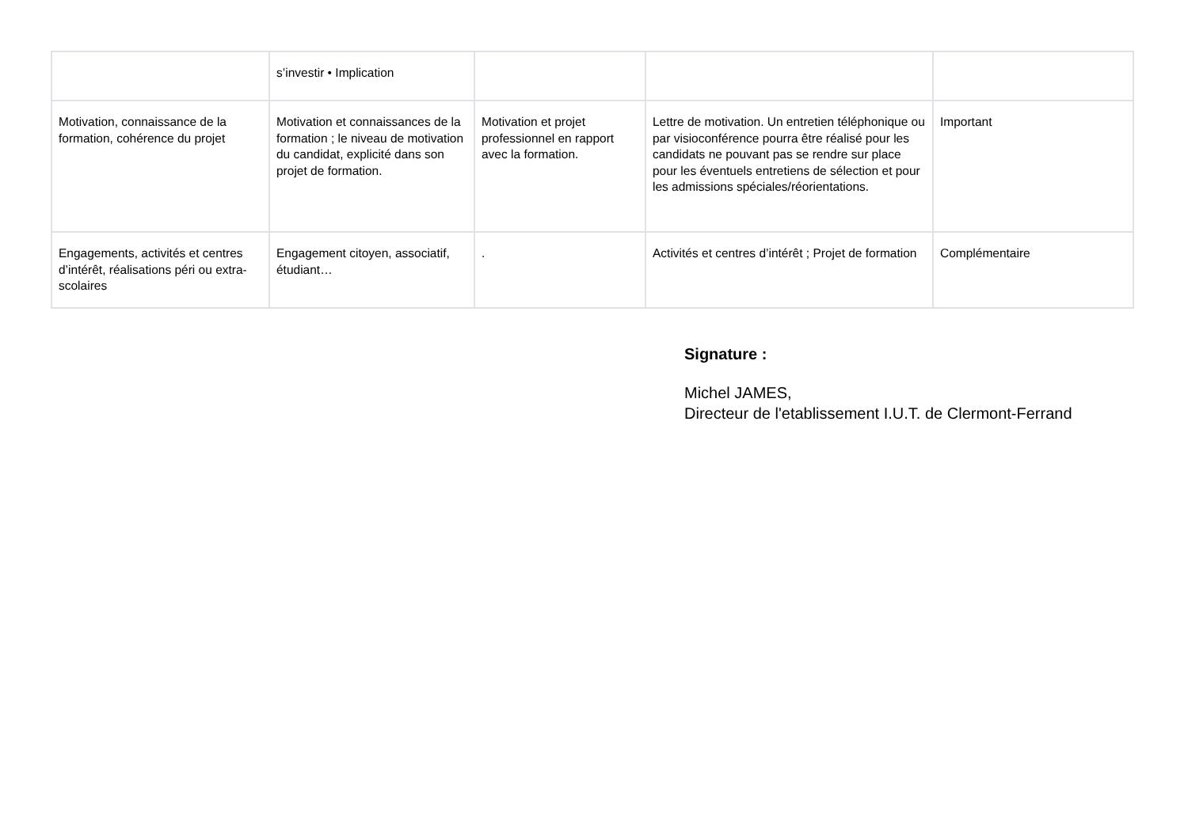| | s’investir • Implication | | | |
| Motivation, connaissance de la formation, cohérence du projet | Motivation et connaissances de la formation ; le niveau de motivation du candidat, explicité dans son projet de formation. | Motivation et projet professionnel en rapport avec la formation. | Lettre de motivation. Un entretien téléphonique ou par visioconférence pourra être réalisé pour les candidats ne pouvant pas se rendre sur place pour les éventuels entretiens de sélection et pour les admissions spéciales/réorientations. | Important |
| Engagements, activités et centres d’intérêt, réalisations péri ou extra-scolaires | Engagement citoyen, associatif, étudiant… | . | Activités et centres d’intérêt ; Projet de formation | Complémentaire |
Signature :
Michel JAMES,
Directeur de l'etablissement I.U.T. de Clermont-Ferrand